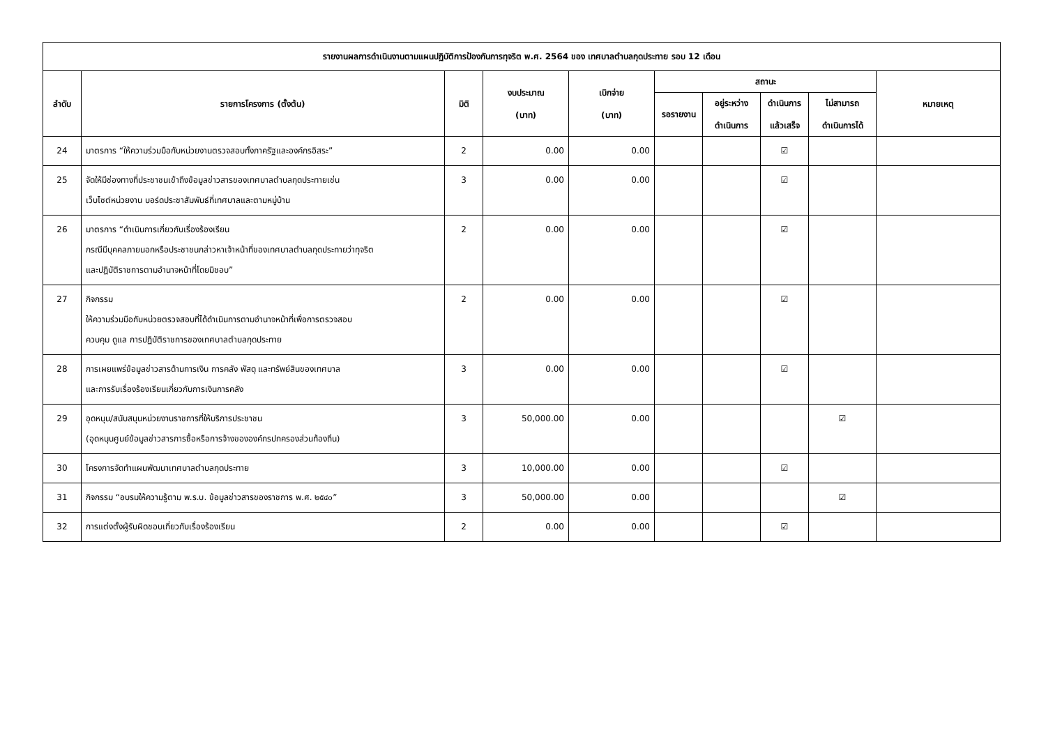| รายงานผลการดำเนินงานตามแผนปฏิบัติการป้องกันการทุจริต พ.ศ. 2564 ของ เทศบาลตำบลกุดประทาย รอบ 12 เดือน | | | | | | | | | |
| --- | --- | --- | --- | --- | --- | --- | --- | --- | --- |
| ลำดับ | รายการโครงการ (ตั้งต้น) | มิติ | งบประมาณ (บาท) | เบิกจ่าย (บาท) | สถานะ | | | | หมายเหตุ |
| | | | | | รอรายงาน | อยู่ระหว่าง ดำเนินการ | ดำเนินการ แล้วเสร็จ | ไม่สามารถ ดำเนินการได้ | |
| 24 | มาตรการ “ให้ความร่วมมือกับหน่วยงานตรวจสอบทั้งภาครัฐและองค์กรอิสระ” | 2 | 0.00 | 0.00 | | | ☑ | | |
| 25 | จัดให้มีช่องทางที่ประชาชนเข้าถึงข้อมูลข่าวสารของเทศบาลตำบลกุดประทายเช่น เว็บไซต์หน่วยงาน บอร์ดประชาสัมพันธ์ที่เทศบาลและตามหมู่บ้าน | 3 | 0.00 | 0.00 | | | ☑ | | |
| 26 | มาตรการ “ดำเนินการเกี่ยวกับเรื่องร้องเรียน กรณีมีบุคคลภายนอกหรือประชาชนกล่าวหาเจ้าหน้าที่ของเทศบาลตำบลกุดประทายว่าทุจริต และปฏิบัติราชการตามอำนาจหน้าที่โดยมิชอบ” | 2 | 0.00 | 0.00 | | | ☑ | | |
| 27 | กิจกรรม ให้ความร่วมมือกับหน่วยตรวจสอบที่ได้ดำเนินการตามอำนาจหน้าที่เพื่อการตรวจสอบ ควบคุม ดูแล การปฏิบัติราชการของเทศบาลตำบลกุดประทาย | 2 | 0.00 | 0.00 | | | ☑ | | |
| 28 | การเผยแพร่ข้อมูลข่าวสารด้านการเงิน การคลัง พัสดุ และทรัพย์สินของเทศบาล และการรับเรื่องร้องเรียนเกี่ยวกับการเงินการคลัง | 3 | 0.00 | 0.00 | | | ☑ | | |
| 29 | อุดหนุน/สนับสนุนหน่วยงานราชการที่ให้บริการประชาชน (อุดหนุนศูนย์ข้อมูลข่าวสารการซื้อหรือการจ้างขององค์กรปกครองส่วนท้องถิ่น) | 3 | 50,000.00 | 0.00 | | | | ☑ | |
| 30 | โครงการจัดทำแผนพัฒนาเทศบาลตำบลกุดประทาย | 3 | 10,000.00 | 0.00 | | | ☑ | | |
| 31 | กิจกรรม “อบรมให้ความรู้ตาม พ.ร.บ. ข้อมูลข่าวสารของราชการ พ.ศ. ๒๕๔๐” | 3 | 50,000.00 | 0.00 | | | | ☑ | |
| 32 | การแต่งตั้งผู้รับผิดชอบเกี่ยวกับเรื่องร้องเรียน | 2 | 0.00 | 0.00 | | | ☑ | | |